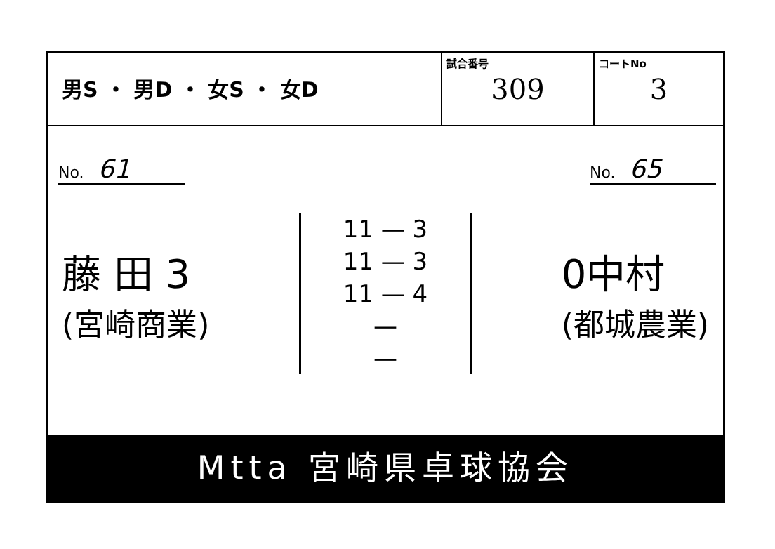男S ・ 男D ・ 女S ・ 女D
試合番号
309
コートNo
3
No. 61
No. 65
藤 田 3
(宮崎商業)
11 — 3
11 — 3
11 — 4
—
—
0中村
(都城農業)
Mtta 宮崎県卓球協会